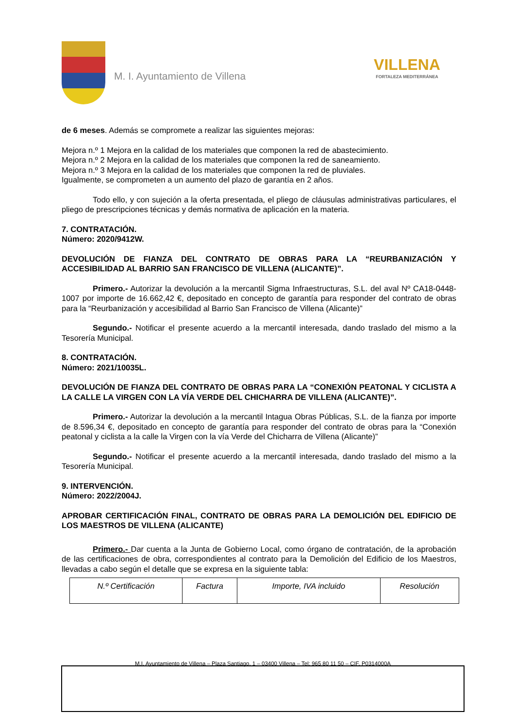M. I. Ayuntamiento de Villena
VILLENA
FORTALEZA MEDITERRÁNEA
de 6 meses. Además se compromete a realizar las siguientes mejoras:
Mejora n.º 1 Mejora en la calidad de los materiales que componen la red de abastecimiento.
Mejora n.º 2 Mejora en la calidad de los materiales que componen la red de saneamiento.
Mejora n.º 3 Mejora en la calidad de los materiales que componen la red de pluviales.
Igualmente, se comprometen a un aumento del plazo de garantía en 2 años.
Todo ello, y con sujeción a la oferta presentada, el pliego de cláusulas administrativas particulares, el pliego de prescripciones técnicas y demás normativa de aplicación en la materia.
7. CONTRATACIÓN.
Número: 2020/9412W.
DEVOLUCIÓN DE FIANZA DEL CONTRATO DE OBRAS PARA LA “REURBANIZACIÓN Y ACCESIBILIDAD AL BARRIO SAN FRANCISCO DE VILLENA (ALICANTE)”.
Primero.- Autorizar la devolución a la mercantil Sigma Infraestructuras, S.L. del aval Nº CA18-0448-1007 por importe de 16.662,42 €, depositado en concepto de garantía para responder del contrato de obras para la “Reurbanización y accesibilidad al Barrio San Francisco de Villena (Alicante)”
Segundo.- Notificar el presente acuerdo a la mercantil interesada, dando traslado del mismo a la Tesorería Municipal.
8. CONTRATACIÓN.
Número: 2021/10035L.
DEVOLUCIÓN DE FIANZA DEL CONTRATO DE OBRAS PARA LA “CONEXIÓN PEATONAL Y CICLISTA A LA CALLE LA VIRGEN CON LA VÍA VERDE DEL CHICHARRA DE VILLENA (ALICANTE)”.
Primero.- Autorizar la devolución a la mercantil Intagua Obras Públicas, S.L. de la fianza por importe de 8.596,34 €, depositado en concepto de garantía para responder del contrato de obras para la “Conexión peatonal y ciclista a la calle la Virgen con la vía Verde del Chicharra de Villena (Alicante)”
Segundo.- Notificar el presente acuerdo a la mercantil interesada, dando traslado del mismo a la Tesorería Municipal.
9. INTERVENCIÓN.
Número: 2022/2004J.
APROBAR CERTIFICACIÓN FINAL, CONTRATO DE OBRAS PARA LA DEMOLICIÓN DEL EDIFICIO DE LOS MAESTROS DE VILLENA (ALICANTE)
Primero.- Dar cuenta a la Junta de Gobierno Local, como órgano de contratación, de la aprobación de las certificaciones de obra, correspondientes al contrato para la Demolición del Edificio de los Maestros, llevadas a cabo según el detalle que se expresa en la siguiente tabla:
| N.º Certificación | Factura | Importe, IVA incluido | Resolución |
M.I. Ayuntamiento de Villena – Plaza Santiago, 1 – 03400 Villena – Tel: 965 80 11 50 – CIF. P0314000A